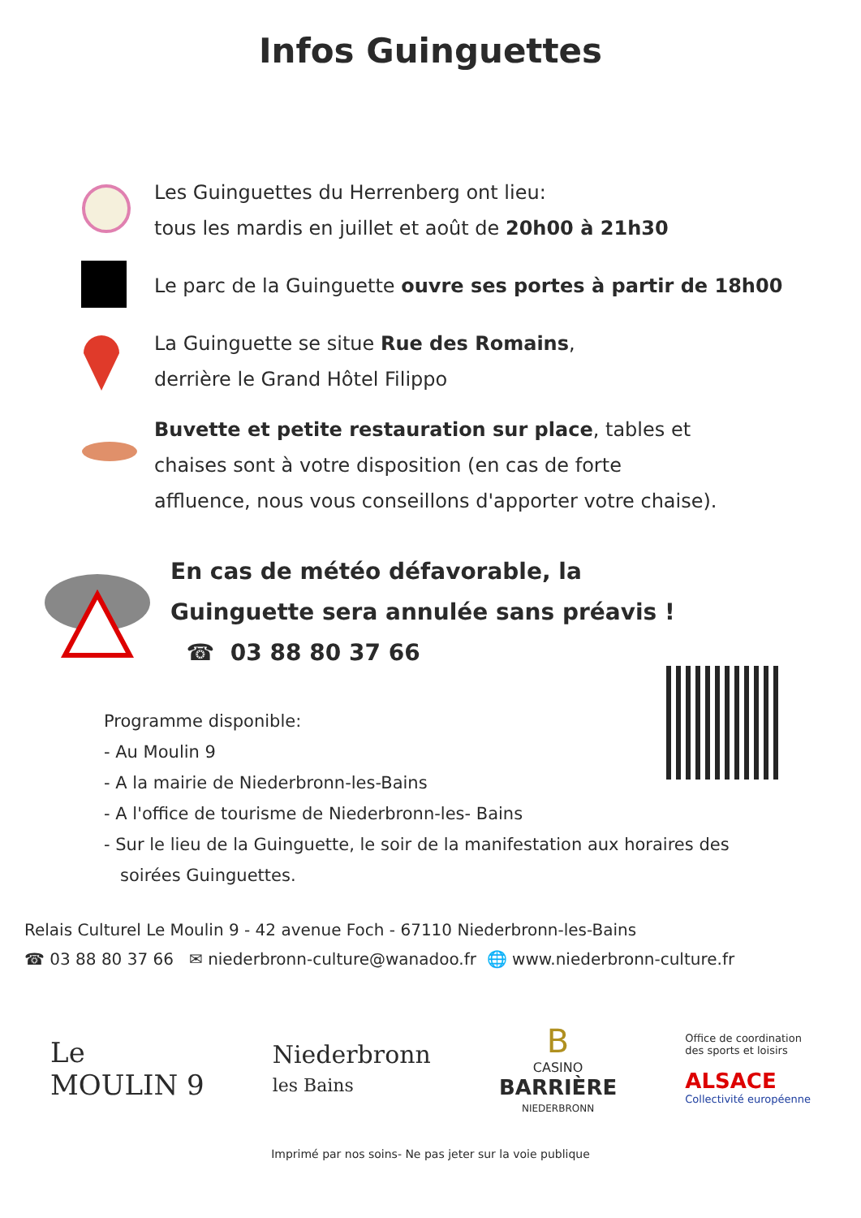Infos Guinguettes
Les Guinguettes du Herrenberg ont lieu:
tous les mardis en juillet et août de 20h00 à 21h30
Le parc de la Guinguette ouvre ses portes à partir de 18h00
La Guinguette se situe Rue des Romains,
derrière le Grand Hôtel Filippo
Buvette et petite restauration sur place, tables et
chaises sont à votre disposition (en cas de forte
affluence, nous vous conseillons d'apporter votre chaise).
En cas de météo défavorable, la
Guinguette sera annulée sans préavis !
☎ 03 88 80 37 66
Programme disponible:
- Au Moulin 9
- A la mairie de Niederbronn-les-Bains
- A l'office de tourisme de Niederbronn-les- Bains
- Sur le lieu de la Guinguette, le soir de la manifestation aux horaires des
soirées Guinguettes.
Relais Culturel Le Moulin 9 - 42 avenue Foch - 67110 Niederbronn-les-Bains
☎ 03 88 80 37 66 ✉ niederbronn-culture@wanadoo.fr 🌐 www.niederbronn-culture.fr
Le
MOULIN 9
Niederbronn
les Bains
B
CASINO
BARRIÈRE
NIEDERBRONN
Office de coordination
des sports et loisirs
ALSACE
Collectivité européenne
Imprimé par nos soins- Ne pas jeter sur la voie publique